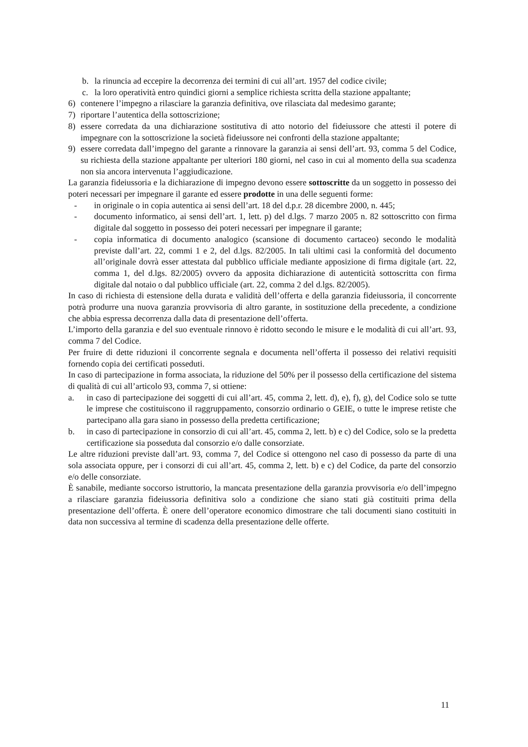b. la rinuncia ad eccepire la decorrenza dei termini di cui all’art. 1957 del codice civile;
c. la loro operatività entro quindici giorni a semplice richiesta scritta della stazione appaltante;
6) contenere l’impegno a rilasciare la garanzia definitiva, ove rilasciata dal medesimo garante;
7) riportare l’autentica della sottoscrizione;
8) essere corredata da una dichiarazione sostitutiva di atto notorio del fideiussore che attesti il potere di impegnare con la sottoscrizione la società fideiussore nei confronti della stazione appaltante;
9) essere corredata dall’impegno del garante a rinnovare la garanzia ai sensi dell’art. 93, comma 5 del Codice, su richiesta della stazione appaltante per ulteriori 180 giorni, nel caso in cui al momento della sua scadenza non sia ancora intervenuta l’aggiudicazione.
La garanzia fideiussoria e la dichiarazione di impegno devono essere sottoscritte da un soggetto in possesso dei poteri necessari per impegnare il garante ed essere prodotte in una delle seguenti forme:
- in originale o in copia autentica ai sensi dell’art. 18 del d.p.r. 28 dicembre 2000, n. 445;
- documento informatico, ai sensi dell’art. 1, lett. p) del d.lgs. 7 marzo 2005 n. 82 sottoscritto con firma digitale dal soggetto in possesso dei poteri necessari per impegnare il garante;
- copia informatica di documento analogico (scansione di documento cartaceo) secondo le modalità previste dall’art. 22, commi 1 e 2, del d.lgs. 82/2005. In tali ultimi casi la conformità del documento all’originale dovrà esser attestata dal pubblico ufficiale mediante apposizione di firma digitale (art. 22, comma 1, del d.lgs. 82/2005) ovvero da apposita dichiarazione di autenticità sottoscritta con firma digitale dal notaio o dal pubblico ufficiale (art. 22, comma 2 del d.lgs. 82/2005).
In caso di richiesta di estensione della durata e validità dell’offerta e della garanzia fideiussoria, il concorrente potrà produrre una nuova garanzia provvisoria di altro garante, in sostituzione della precedente, a condizione che abbia espressa decorrenza dalla data di presentazione dell’offerta.
L’importo della garanzia e del suo eventuale rinnovo è ridotto secondo le misure e le modalità di cui all’art. 93, comma 7 del Codice.
Per fruire di dette riduzioni il concorrente segnala e documenta nell’offerta il possesso dei relativi requisiti fornendo copia dei certificati posseduti.
In caso di partecipazione in forma associata, la riduzione del 50% per il possesso della certificazione del sistema di qualità di cui all’articolo 93, comma 7, si ottiene:
a. in caso di partecipazione dei soggetti di cui all’art. 45, comma 2, lett. d), e), f), g), del Codice solo se tutte le imprese che costituiscono il raggruppamento, consorzio ordinario o GEIE, o tutte le imprese retiste che partecipano alla gara siano in possesso della predetta certificazione;
b. in caso di partecipazione in consorzio di cui all’art. 45, comma 2, lett. b) e c) del Codice, solo se la predetta certificazione sia posseduta dal consorzio e/o dalle consorziate.
Le altre riduzioni previste dall’art. 93, comma 7, del Codice si ottengono nel caso di possesso da parte di una sola associata oppure, per i consorzi di cui all’art. 45, comma 2, lett. b) e c) del Codice, da parte del consorzio e/o delle consorziate.
È sanabile, mediante soccorso istruttorio, la mancata presentazione della garanzia provvisoria e/o dell’impegno a rilasciare garanzia fideiussoria definitiva solo a condizione che siano stati già costituiti prima della presentazione dell’offerta. È onere dell’operatore economico dimostrare che tali documenti siano costituiti in data non successiva al termine di scadenza della presentazione delle offerte.
11